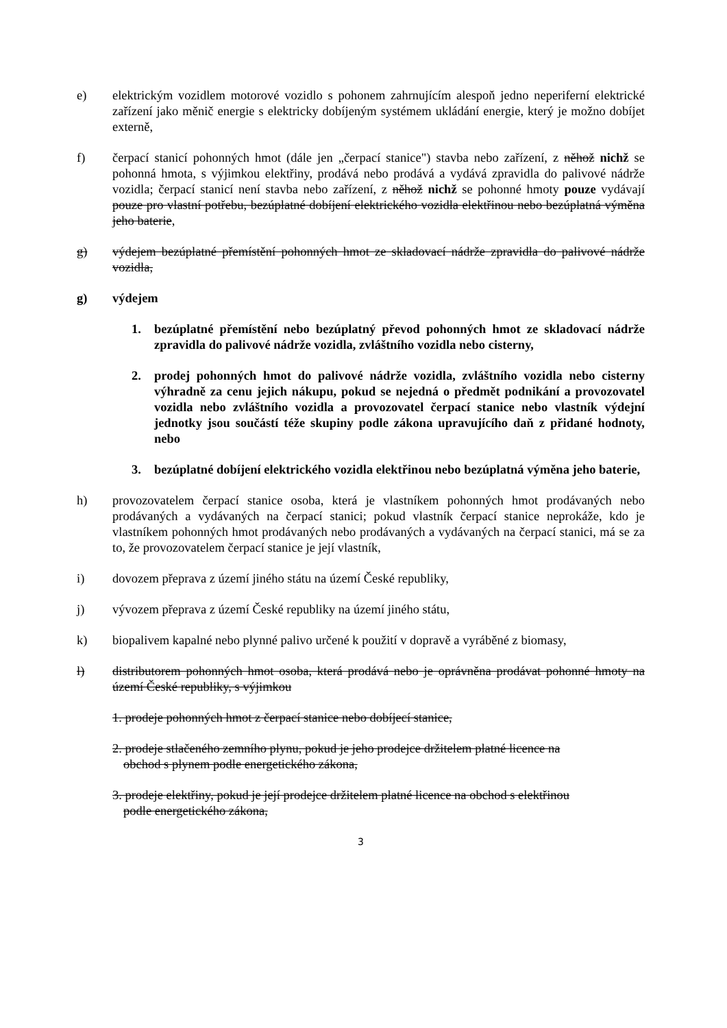e) elektrickým vozidlem motorové vozidlo s pohonem zahrnujícím alespoň jedno neperiferní elektrické zařízení jako měnič energie s elektricky dobíjeným systémem ukládání energie, který je možno dobíjet externě,
f) čerpací stanicí pohonných hmot (dále jen „čerpací stanice") stavba nebo zařízení, z něhož nichž se pohonná hmota, s výjimkou elektřiny, prodává nebo prodává a vydává zpravidla do palivové nádrže vozidla; čerpací stanicí není stavba nebo zařízení, z něhož nichž se pohonné hmoty pouze vydávají pouze pro vlastní potřebu, bezúplatné dobíjení elektrického vozidla elektřinou nebo bezúplatná výměna jeho baterie,
g) výdejem bezúplatné přemístění pohonných hmot ze skladovací nádrže zpravidla do palivové nádrže vozidla,
g) výdejem
1. bezúplatné přemístění nebo bezúplatný převod pohonných hmot ze skladovací nádrže zpravidla do palivové nádrže vozidla, zvláštního vozidla nebo cisterny,
2. prodej pohonných hmot do palivové nádrže vozidla, zvláštního vozidla nebo cisterny výhradně za cenu jejich nákupu, pokud se nejedná o předmět podnikání a provozovatel vozidla nebo zvláštního vozidla a provozovatel čerpací stanice nebo vlastník výdejní jednotky jsou součástí téže skupiny podle zákona upravujícího daň z přidané hodnoty, nebo
3. bezúplatné dobíjení elektrického vozidla elektřinou nebo bezúplatná výměna jeho baterie,
h) provozovatelem čerpací stanice osoba, která je vlastníkem pohonných hmot prodávaných nebo prodávaných a vydávaných na čerpací stanici; pokud vlastník čerpací stanice neprokáže, kdo je vlastníkem pohonných hmot prodávaných nebo prodávaných a vydávaných na čerpací stanici, má se za to, že provozovatelem čerpací stanice je její vlastník,
i) dovozem přeprava z území jiného státu na území České republiky,
j) vývozem přeprava z území České republiky na území jiného státu,
k) biopalivem kapalné nebo plynné palivo určené k použití v dopravě a vyráběné z biomasy,
l) distributorem pohonných hmot osoba, která prodává nebo je oprávněna prodávat pohonné hmoty na území České republiky, s výjimkou
1. prodeje pohonných hmot z čerpací stanice nebo dobíjecí stanice,
2. prodeje stlačeného zemního plynu, pokud je jeho prodejce držitelem platné licence na
obchod s plynem podle energetického zákona,
3. prodeje elektřiny, pokud je její prodejce držitelem platné licence na obchod s elektřinou
podle energetického zákona,
3